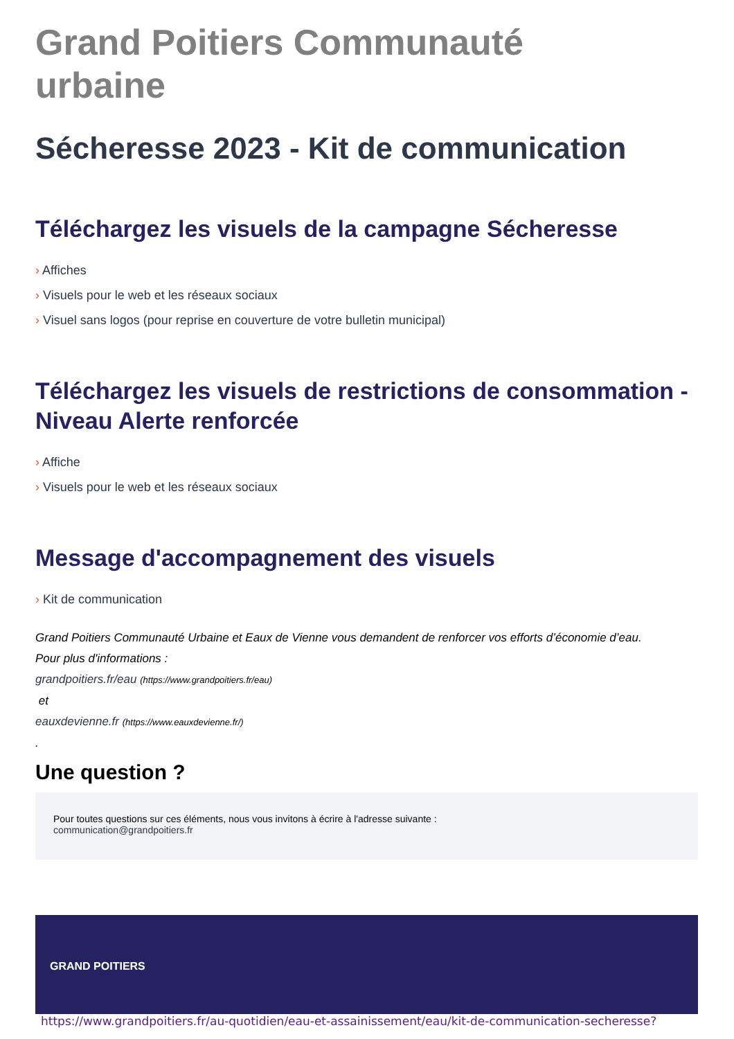Grand Poitiers Communauté
urbaine
Sécheresse 2023 - Kit de communication
Téléchargez les visuels de la campagne Sécheresse
› Affiches
› Visuels pour le web et les réseaux sociaux
› Visuel sans logos (pour reprise en couverture de votre bulletin municipal)
Téléchargez les visuels de restrictions de consommation - Niveau Alerte renforcée
› Affiche
› Visuels pour le web et les réseaux sociaux
Message d'accompagnement des visuels
› Kit de communication
Grand Poitiers Communauté Urbaine et Eaux de Vienne vous demandent de renforcer vos efforts d’économie d’eau.
Pour plus d'informations :
grandpoitiers.fr/eau (https://www.grandpoitiers.fr/eau)
et
eauxdevienne.fr (https://www.eauxdevienne.fr/)
.
Une question ?
Pour toutes questions sur ces éléments, nous vous invitons à écrire à l'adresse suivante :
communication@grandpoitiers.fr
GRAND POITIERS
https://www.grandpoitiers.fr/au-quotidien/eau-et-assainissement/eau/kit-de-communication-secheresse?